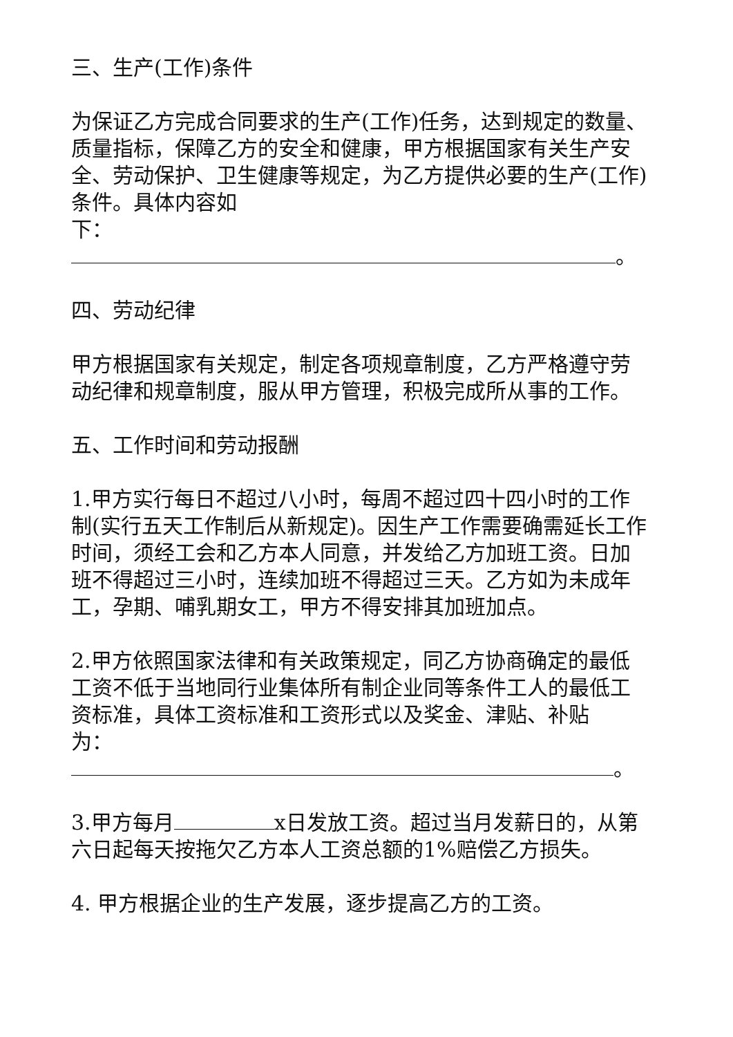三、生产(工作)条件
为保证乙方完成合同要求的生产(工作)任务，达到规定的数量、质量指标，保障乙方的安全和健康，甲方根据国家有关生产安全、劳动保护、卫生健康等规定，为乙方提供必要的生产(工作)条件。具体内容如
下： 。
四、劳动纪律
甲方根据国家有关规定，制定各项规章制度，乙方严格遵守劳动纪律和规章制度，服从甲方管理，积极完成所从事的工作。
五、工作时间和劳动报酬
1.甲方实行每日不超过八小时，每周不超过四十四小时的工作制(实行五天工作制后从新规定)。因生产工作需要确需延长工作时间，须经工会和乙方本人同意，并发给乙方加班工资。日加班不得超过三小时，连续加班不得超过三天。乙方如为未成年工，孕期、哺乳期女工，甲方不得安排其加班加点。
2.甲方依照国家法律和有关政策规定，同乙方协商确定的最低工资不低于当地同行业集体所有制企业同等条件工人的最低工资标准，具体工资标准和工资形式以及奖金、津贴、补贴
为： 。
3.甲方每月 x日发放工资。超过当月发薪日的，从第六日起每天按拖欠乙方本人工资总额的1%赔偿乙方损失。
4. 甲方根据企业的生产发展，逐步提高乙方的工资。